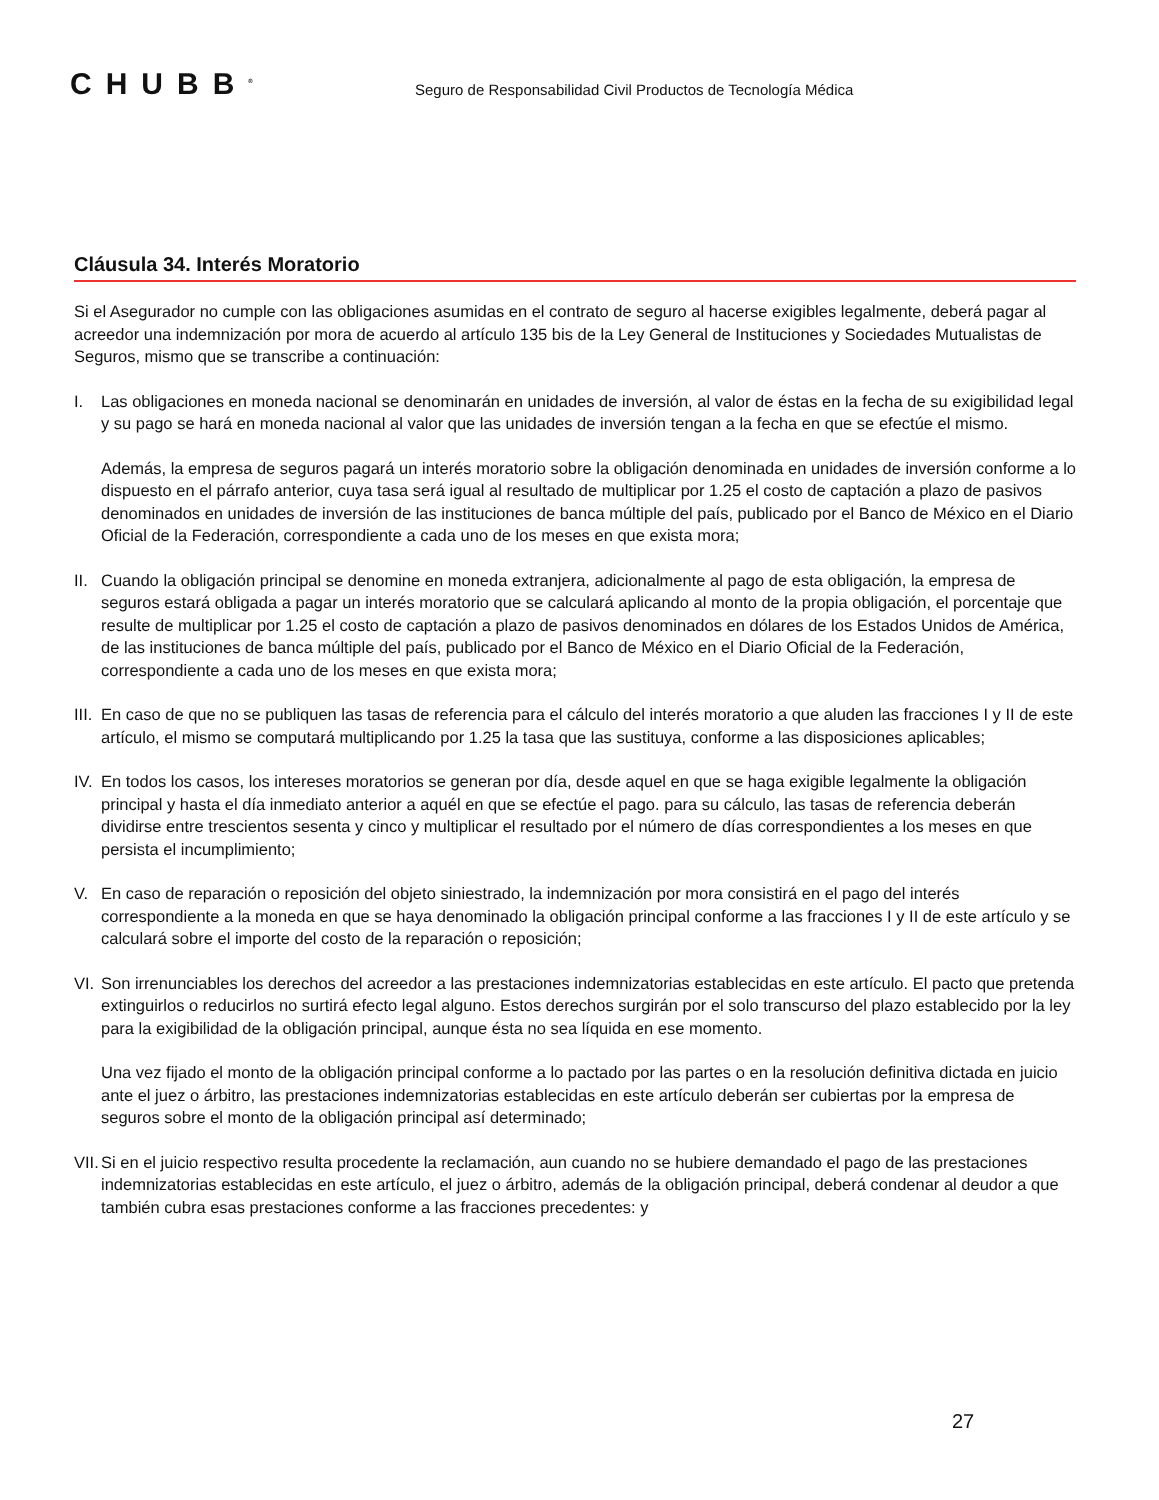CHUBB<sup>®</sup>
Seguro de Responsabilidad Civil Productos de Tecnología Médica
Cláusula 34. Interés Moratorio
Si el Asegurador no cumple con las obligaciones asumidas en el contrato de seguro al hacerse exigibles legalmente, deberá pagar al acreedor una indemnización por mora de acuerdo al artículo 135 bis de la Ley General de Instituciones y Sociedades Mutualistas de Seguros, mismo que se transcribe a continuación:
I. Las obligaciones en moneda nacional se denominarán en unidades de inversión, al valor de éstas en la fecha de su exigibilidad legal y su pago se hará en moneda nacional al valor que las unidades de inversión tengan a la fecha en que se efectúe el mismo.
Además, la empresa de seguros pagará un interés moratorio sobre la obligación denominada en unidades de inversión conforme a lo dispuesto en el párrafo anterior, cuya tasa será igual al resultado de multiplicar por 1.25 el costo de captación a plazo de pasivos denominados en unidades de inversión de las instituciones de banca múltiple del país, publicado por el Banco de México en el Diario Oficial de la Federación, correspondiente a cada uno de los meses en que exista mora;
II.
Cuando la obligación principal se denomine en moneda extranjera, adicionalmente al pago de esta obligación, la empresa de seguros estará obligada a pagar un interés moratorio que se calculará aplicando al monto de la propia obligación, el porcentaje que resulte de multiplicar por 1.25 el costo de captación a plazo de pasivos denominados en dólares de los Estados Unidos de América, de las instituciones de banca múltiple del país, publicado por el Banco de México en el Diario Oficial de la Federación, correspondiente a cada uno de los meses en que exista mora;
III.
En caso de que no se publiquen las tasas de referencia para el cálculo del interés moratorio a que aluden las fracciones I y II de este artículo, el mismo se computará multiplicando por 1.25 la tasa que las sustituya, conforme a las disposiciones aplicables;
IV.
En todos los casos, los intereses moratorios se generan por día, desde aquel en que se haga exigible legalmente la obligación principal y hasta el día inmediato anterior a aquél en que se efectúe el pago. para su cálculo, las tasas de referencia deberán dividirse entre trescientos sesenta y cinco y multiplicar el resultado por el número de días correspondientes a los meses en que persista el incumplimiento;
V. En caso de reparación o reposición del objeto siniestrado, la indemnización por mora consistirá en el pago del interés correspondiente a la moneda en que se haya denominado la obligación principal conforme a las fracciones I y II de este artículo y se calculará sobre el importe del costo de la reparación o reposición;
VI.
Son irrenunciables los derechos del acreedor a las prestaciones indemnizatorias establecidas en este artículo. El pacto que pretenda extinguirlos o reducirlos no surtirá efecto legal alguno. Estos derechos surgirán por el solo transcurso del plazo establecido por la ley para la exigibilidad de la obligación principal, aunque ésta no sea líquida en ese momento.
Una vez fijado el monto de la obligación principal conforme a lo pactado por las partes o en la resolución definitiva dictada en juicio ante el juez o árbitro, las prestaciones indemnizatorias establecidas en este artículo deberán ser cubiertas por la empresa de seguros sobre el monto de la obligación principal así determinado;
VII.
Si en el juicio respectivo resulta procedente la reclamación, aun cuando no se hubiere demandado el pago de las prestaciones indemnizatorias establecidas en este artículo, el juez o árbitro, además de la obligación principal, deberá condenar al deudor a que también cubra esas prestaciones conforme a las fracciones precedentes: y
27